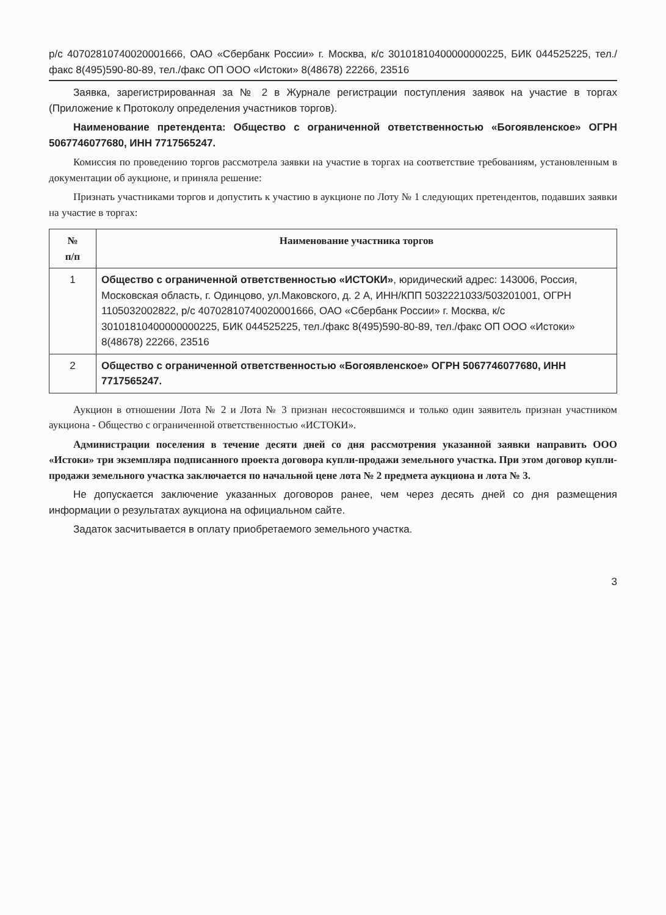р/с 40702810740020001666, ОАО «Сбербанк России» г. Москва, к/с 30101810400000000225, БИК 044525225, тел./факс 8(495)590-80-89, тел./факс ОП ООО «Истоки» 8(48678) 22266, 23516
Заявка, зарегистрированная за № 2 в Журнале регистрации поступления заявок на участие в торгах (Приложение к Протоколу определения участников торгов).
Наименование претендента: Общество с ограниченной ответственностью «Богоявленское» ОГРН 5067746077680, ИНН 7717565247.
Комиссия по проведению торгов рассмотрела заявки на участие в торгах на соответствие требованиям, установленным в документации об аукционе, и приняла решение:
Признать участниками торгов и допустить к участию в аукционе по Лоту № 1 следующих претендентов, подавших заявки на участие в торгах:
| № п/п | Наименование участника торгов |
| --- | --- |
| 1 | Общество с ограниченной ответственностью «ИСТОКИ» , юридический адрес: 143006, Россия, Московская область, г. Одинцово, ул.Маковского, д. 2 А, ИНН/КПП 5032221033/503201001, ОГРН 1105032002822, р/с 40702810740020001666, ОАО «Сбербанк России» г. Москва, к/с 30101810400000000225, БИК 044525225, тел./факс 8(495)590-80-89, тел./факс ОП ООО «Истоки» 8(48678) 22266, 23516 |
| 2 | Общество с ограниченной ответственностью «Богоявленское» ОГРН 5067746077680, ИНН 7717565247. |
Аукцион в отношении Лота № 2 и Лота № 3 признан несостоявшимся и только один заявитель признан участником аукциона - Общество с ограниченной ответственностью «ИСТОКИ».
Администрации поселения в течение десяти дней со дня рассмотрения указанной заявки направить ООО «Истоки» три экземпляра подписанного проекта договора купли-продажи земельного участка. При этом договор купли-продажи земельного участка заключается по начальной цене лота № 2 предмета аукциона и лота № 3.
Не допускается заключение указанных договоров ранее, чем через десять дней со дня размещения информации о результатах аукциона на официальном сайте.
Задаток засчитывается в оплату приобретаемого земельного участка.
3